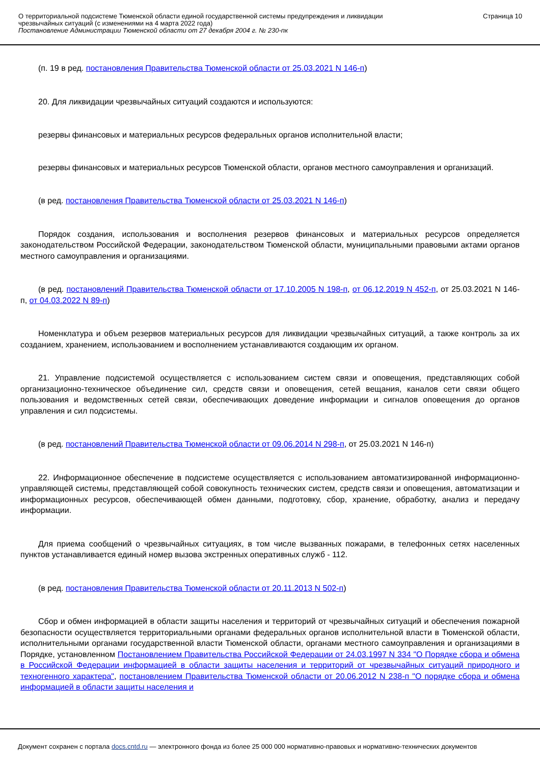О территориальной подсистеме Тюменской области единой государственной системы предупреждения и ликвидации
чрезвычайных ситуаций (с изменениями на 4 марта 2022 года)
Постановление Администрации Тюменской области от 27 декабря 2004 г. № 230-пк
Страница 10
(п. 19 в ред. постановления Правительства Тюменской области от 25.03.2021 N 146-п)
20. Для ликвидации чрезвычайных ситуаций создаются и используются:
резервы финансовых и материальных ресурсов федеральных органов исполнительной власти;
резервы финансовых и материальных ресурсов Тюменской области, органов местного самоуправления и организаций.
(в ред. постановления Правительства Тюменской области от 25.03.2021 N 146-п)
Порядок создания, использования и восполнения резервов финансовых и материальных ресурсов определяется законодательством Российской Федерации, законодательством Тюменской области, муниципальными правовыми актами органов местного самоуправления и организациями.
(в ред. постановлений Правительства Тюменской области от 17.10.2005 N 198-п, от 06.12.2019 N 452-п, от 25.03.2021 N 146-п, от 04.03.2022 N 89-п)
Номенклатура и объем резервов материальных ресурсов для ликвидации чрезвычайных ситуаций, а также контроль за их созданием, хранением, использованием и восполнением устанавливаются создающим их органом.
21. Управление подсистемой осуществляется с использованием систем связи и оповещения, представляющих собой организационно-техническое объединение сил, средств связи и оповещения, сетей вещания, каналов сети связи общего пользования и ведомственных сетей связи, обеспечивающих доведение информации и сигналов оповещения до органов управления и сил подсистемы.
(в ред. постановлений Правительства Тюменской области от 09.06.2014 N 298-п, от 25.03.2021 N 146-п)
22. Информационное обеспечение в подсистеме осуществляется с использованием автоматизированной информационно-управляющей системы, представляющей собой совокупность технических систем, средств связи и оповещения, автоматизации и информационных ресурсов, обеспечивающей обмен данными, подготовку, сбор, хранение, обработку, анализ и передачу информации.
Для приема сообщений о чрезвычайных ситуациях, в том числе вызванных пожарами, в телефонных сетях населенных пунктов устанавливается единый номер вызова экстренных оперативных служб - 112.
(в ред. постановления Правительства Тюменской области от 20.11.2013 N 502-п)
Сбор и обмен информацией в области защиты населения и территорий от чрезвычайных ситуаций и обеспечения пожарной безопасности осуществляется территориальными органами федеральных органов исполнительной власти в Тюменской области, исполнительными органами государственной власти Тюменской области, органами местного самоуправления и организациями в Порядке, установленном Постановлением Правительства Российской Федерации от 24.03.1997 N 334 "О Порядке сбора и обмена в Российской Федерации информацией в области защиты населения и территорий от чрезвычайных ситуаций природного и техногенного характера", постановлением Правительства Тюменской области от 20.06.2012 N 238-п "О порядке сбора и обмена информацией в области защиты населения и
Документ сохранен с портала docs.cntd.ru — электронного фонда из более 25 000 000 нормативно-правовых и нормативно-технических документов